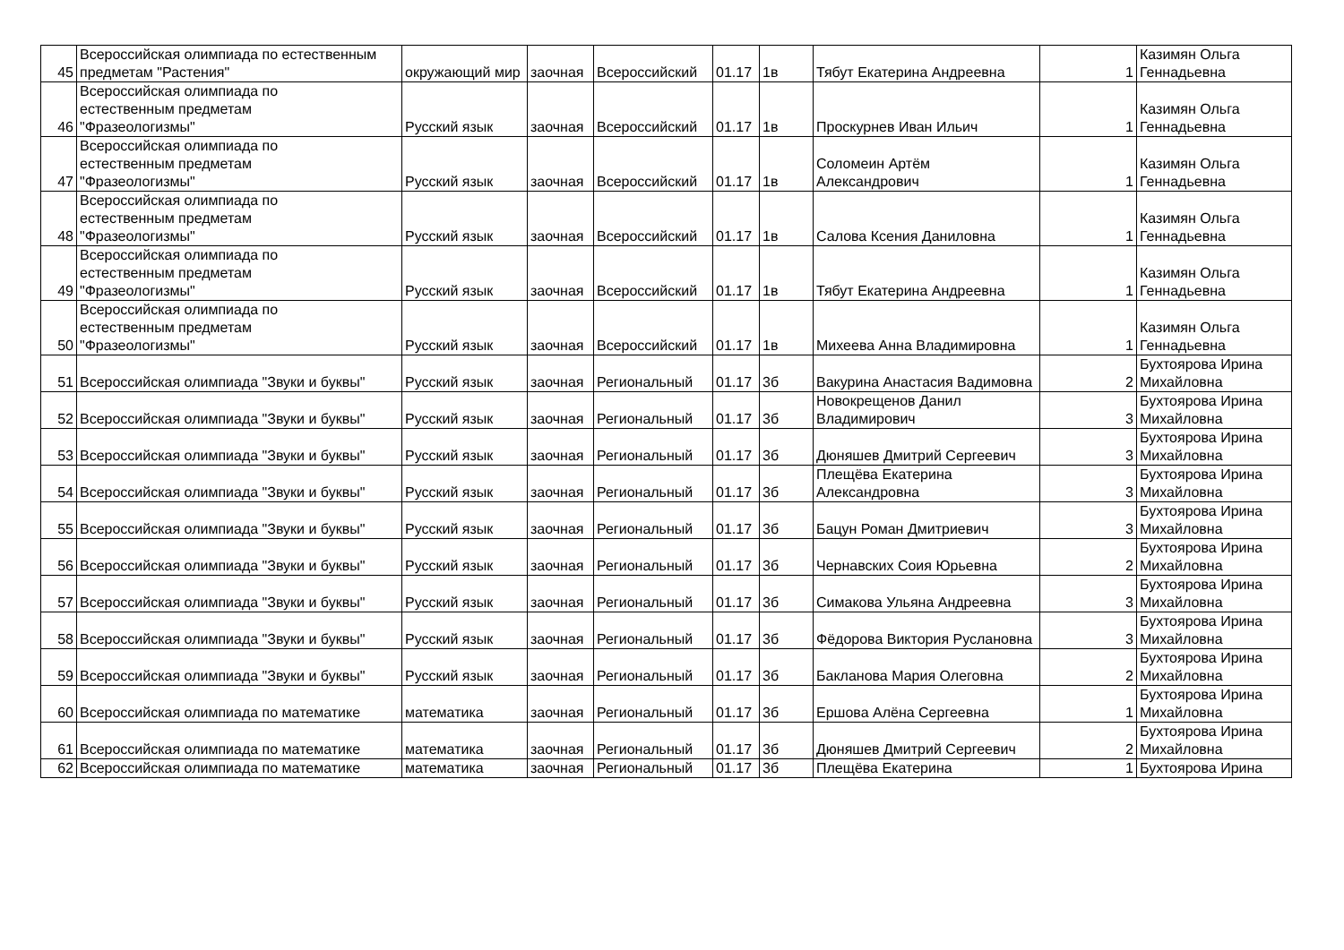| 45 | Всероссийская олимпиада по естественным предметам "Растения" | окружающий мир | заочная | Всероссийский | 01.17 | 1в | Тябут Екатерина Андреевна | 1 | Казимян Ольга Геннадьевна |
| 46 | Всероссийская олимпиада по естественным предметам "Фразеологизмы" | Русский язык | заочная | Всероссийский | 01.17 | 1в | Проскурнев Иван Ильич | 1 | Казимян Ольга Геннадьевна |
| 47 | Всероссийская олимпиада по естественным предметам "Фразеологизмы" | Русский язык | заочная | Всероссийский | 01.17 | 1в | Соломеин Артём Александрович | 1 | Казимян Ольга Геннадьевна |
| 48 | Всероссийская олимпиада по естественным предметам "Фразеологизмы" | Русский язык | заочная | Всероссийский | 01.17 | 1в | Салова Ксения Даниловна | 1 | Казимян Ольга Геннадьевна |
| 49 | Всероссийская олимпиада по естественным предметам "Фразеологизмы" | Русский язык | заочная | Всероссийский | 01.17 | 1в | Тябут Екатерина Андреевна | 1 | Казимян Ольга Геннадьевна |
| 50 | Всероссийская олимпиада по естественным предметам "Фразеологизмы" | Русский язык | заочная | Всероссийский | 01.17 | 1в | Михеева Анна Владимировна | 1 | Казимян Ольга Геннадьевна |
| 51 | Всероссийская олимпиада "Звуки и буквы" | Русский язык | заочная | Региональный | 01.17 | 3б | Вакурина Анастасия Вадимовна | 2 | Бухтоярова Ирина Михайловна |
| 52 | Всероссийская олимпиада "Звуки и буквы" | Русский язык | заочная | Региональный | 01.17 | 3б | Новокрещенов Данил Владимирович | 3 | Бухтоярова Ирина Михайловна |
| 53 | Всероссийская олимпиада "Звуки и буквы" | Русский язык | заочная | Региональный | 01.17 | 3б | Дюняшев Дмитрий Сергеевич | 3 | Бухтоярова Ирина Михайловна |
| 54 | Всероссийская олимпиада "Звуки и буквы" | Русский язык | заочная | Региональный | 01.17 | 3б | Плещёва Екатерина Александровна | 3 | Бухтоярова Ирина Михайловна |
| 55 | Всероссийская олимпиада "Звуки и буквы" | Русский язык | заочная | Региональный | 01.17 | 3б | Бацун Роман Дмитриевич | 3 | Бухтоярова Ирина Михайловна |
| 56 | Всероссийская олимпиада "Звуки и буквы" | Русский язык | заочная | Региональный | 01.17 | 3б | Чернавских Соия Юрьевна | 2 | Бухтоярова Ирина Михайловна |
| 57 | Всероссийская олимпиада "Звуки и буквы" | Русский язык | заочная | Региональный | 01.17 | 3б | Симакова Ульяна Андреевна | 3 | Бухтоярова Ирина Михайловна |
| 58 | Всероссийская олимпиада "Звуки и буквы" | Русский язык | заочная | Региональный | 01.17 | 3б | Фёдорова Виктория Руслановна | 3 | Бухтоярова Ирина Михайловна |
| 59 | Всероссийская олимпиада "Звуки и буквы" | Русский язык | заочная | Региональный | 01.17 | 3б | Бакланова Мария Олеговна | 2 | Бухтоярова Ирина Михайловна |
| 60 | Всероссийская олимпиада по математике | математика | заочная | Региональный | 01.17 | 3б | Ершова Алёна Сергеевна | 1 | Бухтоярова Ирина Михайловна |
| 61 | Всероссийская олимпиада по математике | математика | заочная | Региональный | 01.17 | 3б | Дюняшев Дмитрий Сергеевич | 2 | Бухтоярова Ирина Михайловна |
| 62 | Всероссийская олимпиада по математике | математика | заочная | Региональный | 01.17 | 3б | Плещёва Екатерина | 1 | Бухтоярова Ирина |